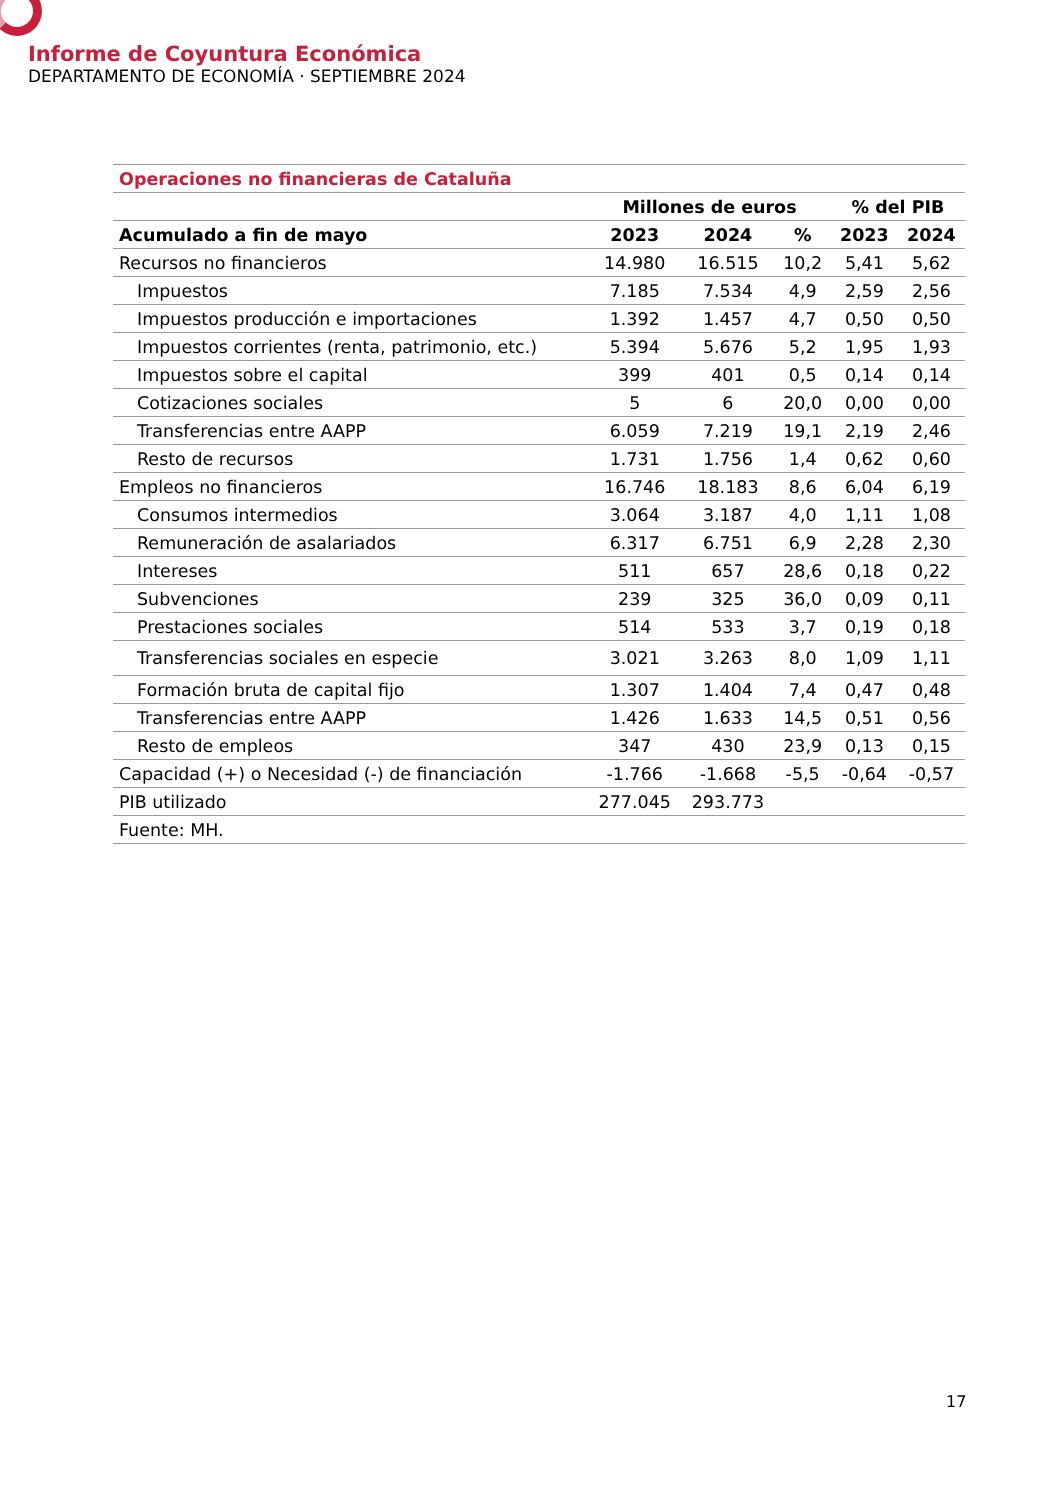Informe de Coyuntura Económica
DEPARTAMENTO DE ECONOMÍA · SEPTIEMBRE 2024
| Operaciones no financieras de Cataluña | | | | | |
| --- | --- | --- | --- | --- | --- |
| | Millones de euros | | | % del PIB | |
| Acumulado a fin de mayo | 2023 | 2024 | % | 2023 | 2024 |
| Recursos no financieros | 14.980 | 16.515 | 10,2 | 5,41 | 5,62 |
| Impuestos | 7.185 | 7.534 | 4,9 | 2,59 | 2,56 |
| Impuestos producción e importaciones | 1.392 | 1.457 | 4,7 | 0,50 | 0,50 |
| Impuestos corrientes (renta, patrimonio, etc.) | 5.394 | 5.676 | 5,2 | 1,95 | 1,93 |
| Impuestos sobre el capital | 399 | 401 | 0,5 | 0,14 | 0,14 |
| Cotizaciones sociales | 5 | 6 | 20,0 | 0,00 | 0,00 |
| Transferencias entre AAPP | 6.059 | 7.219 | 19,1 | 2,19 | 2,46 |
| Resto de recursos | 1.731 | 1.756 | 1,4 | 0,62 | 0,60 |
| Empleos no financieros | 16.746 | 18.183 | 8,6 | 6,04 | 6,19 |
| Consumos intermedios | 3.064 | 3.187 | 4,0 | 1,11 | 1,08 |
| Remuneración de asalariados | 6.317 | 6.751 | 6,9 | 2,28 | 2,30 |
| Intereses | 511 | 657 | 28,6 | 0,18 | 0,22 |
| Subvenciones | 239 | 325 | 36,0 | 0,09 | 0,11 |
| Prestaciones sociales | 514 | 533 | 3,7 | 0,19 | 0,18 |
| Transferencias sociales en especie | 3.021 | 3.263 | 8,0 | 1,09 | 1,11 |
| Formación bruta de capital fijo | 1.307 | 1.404 | 7,4 | 0,47 | 0,48 |
| Transferencias entre AAPP | 1.426 | 1.633 | 14,5 | 0,51 | 0,56 |
| Resto de empleos | 347 | 430 | 23,9 | 0,13 | 0,15 |
| Capacidad (+) o Necesidad (-) de financiación | -1.766 | -1.668 | -5,5 | -0,64 | -0,57 |
| PIB utilizado | 277.045 | 293.773 | | | |
| Fuente: MH. | | | | | |
17